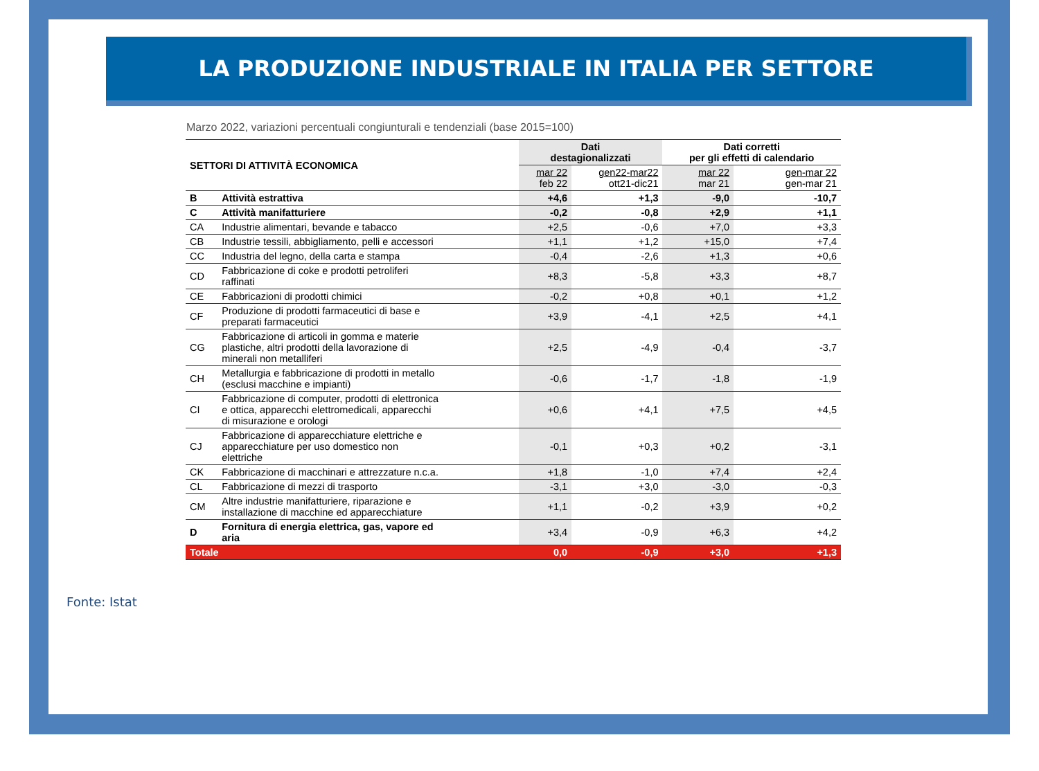LA PRODUZIONE INDUSTRIALE IN ITALIA PER SETTORE
Marzo 2022, variazioni percentuali congiunturali e tendenziali (base 2015=100)
| SETTORI DI ATTIVITÀ ECONOMICA | | Dati destagionalizzati | | Dati corretti per gli effetti di calendario | |
| --- | --- | --- | --- | --- | --- |
| | | mar 22 feb 22 | gen22-mar22 ott21-dic21 | mar 22 mar 21 | gen-mar 22 gen-mar 21 |
| B | Attività estrattiva | +4,6 | +1,3 | -9,0 | -10,7 |
| C | Attività manifatturiere | -0,2 | -0,8 | +2,9 | +1,1 |
| CA | Industrie alimentari, bevande e tabacco | +2,5 | -0,6 | +7,0 | +3,3 |
| CB | Industrie tessili, abbigliamento, pelli e accessori | +1,1 | +1,2 | +15,0 | +7,4 |
| CC | Industria del legno, della carta e stampa | -0,4 | -2,6 | +1,3 | +0,6 |
| CD | Fabbricazione di coke e prodotti petroliferi raffinati | +8,3 | -5,8 | +3,3 | +8,7 |
| CE | Fabbricazioni di prodotti chimici | -0,2 | +0,8 | +0,1 | +1,2 |
| CF | Produzione di prodotti farmaceutici di base e preparati farmaceutici | +3,9 | -4,1 | +2,5 | +4,1 |
| CG | Fabbricazione di articoli in gomma e materie plastiche, altri prodotti della lavorazione di minerali non metalliferi | +2,5 | -4,9 | -0,4 | -3,7 |
| CH | Metallurgia e fabbricazione di prodotti in metallo (esclusi macchine e impianti) | -0,6 | -1,7 | -1,8 | -1,9 |
| CI | Fabbricazione di computer, prodotti di elettronica e ottica, apparecchi elettromedicali, apparecchi di misurazione e orologi | +0,6 | +4,1 | +7,5 | +4,5 |
| CJ | Fabbricazione di apparecchiature elettriche e apparecchiature per uso domestico non elettriche | -0,1 | +0,3 | +0,2 | -3,1 |
| CK | Fabbricazione di macchinari e attrezzature n.c.a. | +1,8 | -1,0 | +7,4 | +2,4 |
| CL | Fabbricazione di mezzi di trasporto | -3,1 | +3,0 | -3,0 | -0,3 |
| CM | Altre industrie manifatturiere, riparazione e installazione di macchine ed apparecchiature | +1,1 | -0,2 | +3,9 | +0,2 |
| D | Fornitura di energia elettrica, gas, vapore ed aria | +3,4 | -0,9 | +6,3 | +4,2 |
| Totale | | 0,0 | -0,9 | +3,0 | +1,3 |
Fonte: Istat